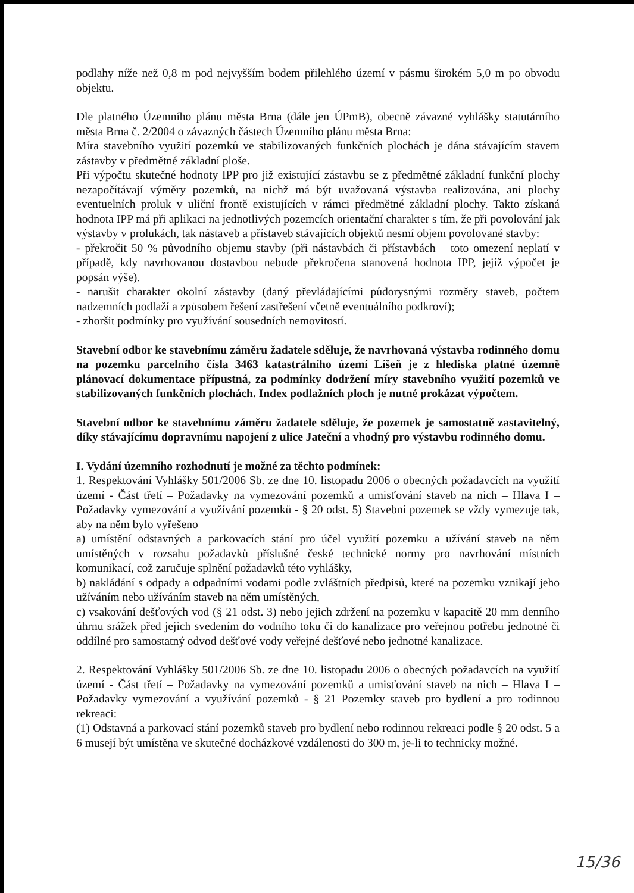podlahy níže než 0,8 m pod nejvyšším bodem přilehlého území v pásmu širokém 5,0 m po obvodu objektu.
Dle platného Územního plánu města Brna (dále jen ÚPmB), obecně závazné vyhlášky statutárního města Brna č. 2/2004 o závazných částech Územního plánu města Brna:
Míra stavebního využití pozemků ve stabilizovaných funkčních plochách je dána stávajícím stavem zástavby v předmětné základní ploše.
Při výpočtu skutečné hodnoty IPP pro již existující zástavbu se z předmětné základní funkční plochy nezapočítávají výměry pozemků, na nichž má být uvažovaná výstavba realizována, ani plochy eventuelních proluk v uliční frontě existujících v rámci předmětné základní plochy. Takto získaná hodnota IPP má při aplikaci na jednotlivých pozemcích orientační charakter s tím, že při povolování jak výstavby v prolukách, tak nástaveb a přístaveb stávajících objektů nesmí objem povolované stavby:
- překročit 50 % původního objemu stavby (při nástavbách či přístavbách – toto omezení neplatí v případě, kdy navrhovanou dostavbou nebude překročena stanovená hodnota IPP, jejíž výpočet je popsán výše).
- narušit charakter okolní zástavby (daný převládajícími půdorysnými rozměry staveb, počtem nadzemních podlaží a způsobem řešení zastřešení včetně eventuálního podkroví);
- zhoršit podmínky pro využívání sousedních nemovitostí.
Stavební odbor ke stavebnímu záměru žadatele sděluje, že navrhovaná výstavba rodinného domu na pozemku parcelního čísla 3463 katastrálního území Líšeň je z hlediska platné územně plánovací dokumentace přípustná, za podmínky dodržení míry stavebního využití pozemků ve stabilizovaných funkčních plochách. Index podlažních ploch je nutné prokázat výpočtem.
Stavební odbor ke stavebnímu záměru žadatele sděluje, že pozemek je samostatně zastavitelný, díky stávajícímu dopravnímu napojení z ulice Jateční a vhodný pro výstavbu rodinného domu.
I. Vydání územního rozhodnutí je možné za těchto podmínek:
1. Respektování Vyhlášky 501/2006 Sb. ze dne 10. listopadu 2006 o obecných požadavcích na využití území - Část třetí – Požadavky na vymezování pozemků a umisťování staveb na nich – Hlava I – Požadavky vymezování a využívání pozemků - § 20 odst. 5) Stavební pozemek se vždy vymezuje tak, aby na něm bylo vyřešeno
a) umístění odstavných a parkovacích stání pro účel využití pozemku a užívání staveb na něm umístěných v rozsahu požadavků příslušné české technické normy pro navrhování místních komunikací, což zaručuje splnění požadavků této vyhlášky,
b) nakládání s odpady a odpadními vodami podle zvláštních předpisů, které na pozemku vznikají jeho užíváním nebo užíváním staveb na něm umístěných,
c) vsakování dešťových vod (§ 21 odst. 3) nebo jejich zdržení na pozemku v kapacitě 20 mm denního úhrnu srážek před jejich svedením do vodního toku či do kanalizace pro veřejnou potřebu jednotné či oddílné pro samostatný odvod dešťové vody veřejné dešťové nebo jednotné kanalizace.
2. Respektování Vyhlášky 501/2006 Sb. ze dne 10. listopadu 2006 o obecných požadavcích na využití území - Část třetí – Požadavky na vymezování pozemků a umisťování staveb na nich – Hlava I – Požadavky vymezování a využívání pozemků - § 21 Pozemky staveb pro bydlení a pro rodinnou rekreaci:
(1) Odstavná a parkovací stání pozemků staveb pro bydlení nebo rodinnou rekreaci podle § 20 odst. 5 a 6 musejí být umístěna ve skutečné docházkové vzdálenosti do 300 m, je-li to technicky možné.
15/36